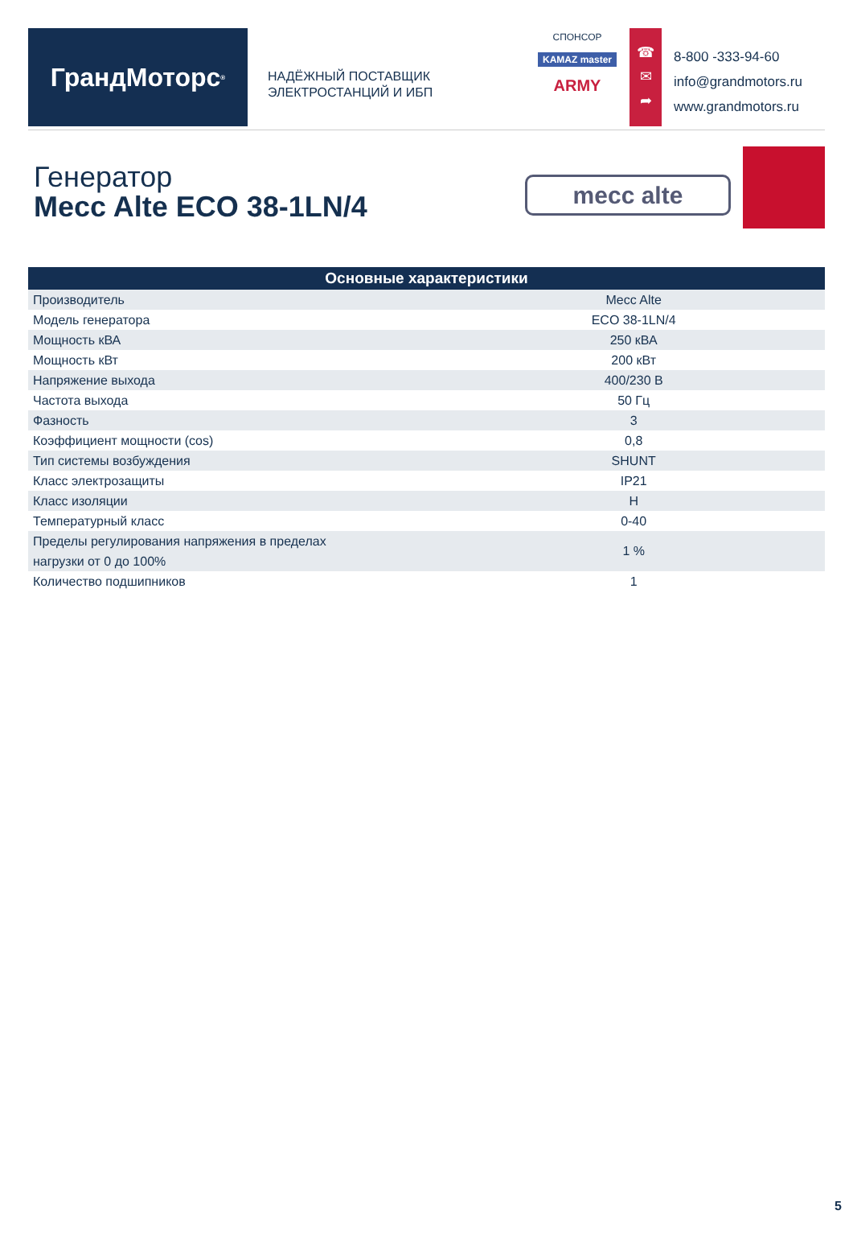ГрандМоторс<sup>®</sup>
НАДЁЖНЫЙ ПОСТАВЩИК
ЭЛЕКТРОСТАНЦИЙ И ИБП
СПОНСОР
KAMAZ master
ARMY
☎
✉
➦
8-800 -333-94-60
info@grandmotors.ru
www.grandmotors.ru
Генератор
Mecc Alte ECO 38-1LN/4
mecc alte
| Основные характеристики | |
| --- | --- |
| Производитель | Mecc Alte |
| Модель генератора | ECO 38-1LN/4 |
| Мощность кВА | 250 кВА |
| Мощность кВт | 200 кВт |
| Напряжение выхода | 400/230 В |
| Частота выхода | 50 Гц |
| Фазность | 3 |
| Коэффициент мощности (cos) | 0,8 |
| Тип системы возбуждения | SHUNT |
| Класс электрозащиты | IP21 |
| Класс изоляции | H |
| Температурный класс | 0-40 |
| Пределы регулирования напряжения в пределах нагрузки от 0 до 100% | 1 % |
| Количество подшипников | 1 |
5